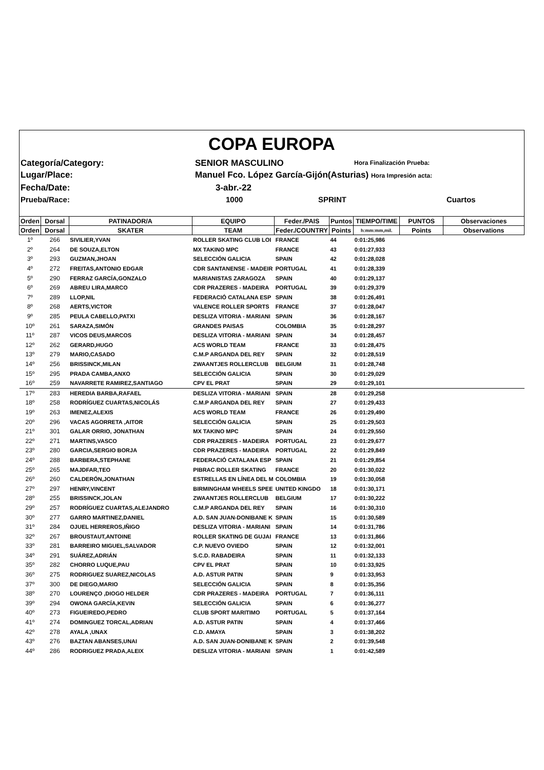COPA EUROPA
Categoría/Category:
SENIOR MASCULINO
Hora Finalización Prueba:
Lugar/Place:
Manuel Fco. López García-Gijón(Asturias) Hora Impresión acta:
Fecha/Date:
3-abr.-22
Prueba/Race:
1000
SPRINT
Cuartos
| Orden | Dorsal | PATINADOR/A | EQUIPO | Feder./PAIS | Puntos | TIEMPO/TIME | PUNTOS | Observaciones |
| --- | --- | --- | --- | --- | --- | --- | --- | --- |
| Orden | Dorsal | SKATER | TEAM | Feder./COUNTRY | Points | h:mm:mm,mil. | Points | Observations |
| 1º | 266 | SIVILIER,YVAN | ROLLER SKATING CLUB LOI | FRANCE | 44 | 0:01:25,986 | | |
| 2º | 264 | DE SOUZA,ELTON | MX TAKINO MPC | FRANCE | 43 | 0:01:27,933 | | |
| 3º | 293 | GUZMAN,JHOAN | SELECCIÓN GALICIA | SPAIN | 42 | 0:01:28,028 | | |
| 4º | 272 | FREITAS,ANTONIO EDGAR | CDR SANTANENSE - MADEIR | PORTUGAL | 41 | 0:01:28,339 | | |
| 5º | 290 | FERRAZ GARCÍA,GONZALO | MARIANISTAS ZARAGOZA | SPAIN | 40 | 0:01:29,137 | | |
| 6º | 269 | ABREU LIRA,MARCO | CDR PRAZERES - MADEIRA | PORTUGAL | 39 | 0:01:29,379 | | |
| 7º | 289 | LLOP,NIL | FEDERACIÓ CATALANA ESP | SPAIN | 38 | 0:01:26,491 | | |
| 8º | 268 | AERTS,VICTOR | VALENCE ROLLER SPORTS | FRANCE | 37 | 0:01:28,047 | | |
| 9º | 285 | PEULA CABELLO,PATXI | DESLIZA VITORIA - MARIANI | SPAIN | 36 | 0:01:28,167 | | |
| 10º | 261 | SARAZA,SIMÓN | GRANDES PAISAS | COLOMBIA | 35 | 0:01:28,297 | | |
| 11º | 287 | VICOS DEUS,MARCOS | DESLIZA VITORIA - MARIANI | SPAIN | 34 | 0:01:28,457 | | |
| 12º | 262 | GERARD,HUGO | ACS WORLD TEAM | FRANCE | 33 | 0:01:28,475 | | |
| 13º | 279 | MARIO,CASADO | C.M.P ARGANDA DEL REY | SPAIN | 32 | 0:01:28,519 | | |
| 14º | 256 | BRISSINCK,MILAN | ZWAANTJES ROLLERCLUB | BELGIUM | 31 | 0:01:28,748 | | |
| 15º | 295 | PRADA CAMBA,ANXO | SELECCIÓN GALICIA | SPAIN | 30 | 0:01:29,029 | | |
| 16º | 259 | NAVARRETE RAMIREZ,SANTIAGO | CPV EL PRAT | SPAIN | 29 | 0:01:29,101 | | |
| 17º | 283 | HEREDIA BARBA,RAFAEL | DESLIZA VITORIA - MARIANI | SPAIN | 28 | 0:01:29,258 | | |
| 18º | 258 | RODRÍGUEZ CUARTAS,NICOLÁS | C.M.P ARGANDA DEL REY | SPAIN | 27 | 0:01:29,433 | | |
| 19º | 263 | IMENEZ,ALEXIS | ACS WORLD TEAM | FRANCE | 26 | 0:01:29,490 | | |
| 20º | 296 | VACAS AGORRETA ,AITOR | SELECCIÓN GALICIA | SPAIN | 25 | 0:01:29,503 | | |
| 21º | 301 | GALAR ORRIO, JONATHAN | MX TAKINO MPC | SPAIN | 24 | 0:01:29,550 | | |
| 22º | 271 | MARTINS,VASCO | CDR PRAZERES - MADEIRA | PORTUGAL | 23 | 0:01:29,677 | | |
| 23º | 280 | GARCIA,SERGIO BORJA | CDR PRAZERES - MADEIRA | PORTUGAL | 22 | 0:01:29,849 | | |
| 24º | 288 | BARBERA,STEPHANE | FEDERACIÓ CATALANA ESP | SPAIN | 21 | 0:01:29,854 | | |
| 25º | 265 | MAJDFAR,TEO | PIBRAC ROLLER SKATING | FRANCE | 20 | 0:01:30,022 | | |
| 26º | 260 | CALDERÓN,JONATHAN | ESTRELLAS EN LÍNEA DEL M | COLOMBIA | 19 | 0:01:30,058 | | |
| 27º | 297 | HENRY,VINCENT | BIRMINGHAM WHEELS SPEE | UNITED KINGDO | 18 | 0:01:30,171 | | |
| 28º | 255 | BRISSINCK,JOLAN | ZWAANTJES ROLLERCLUB | BELGIUM | 17 | 0:01:30,222 | | |
| 29º | 257 | RODRÍGUEZ CUARTAS,ALEJANDRO | C.M.P ARGANDA DEL REY | SPAIN | 16 | 0:01:30,310 | | |
| 30º | 277 | GARRO MARTINEZ,DANIEL | A.D. SAN JUAN-DONIBANE K | SPAIN | 15 | 0:01:30,589 | | |
| 31º | 284 | OJUEL HERREROS,IÑIGO | DESLIZA VITORIA - MARIANI | SPAIN | 14 | 0:01:31,786 | | |
| 32º | 267 | BROUSTAUT,ANTOINE | ROLLER SKATING DE GUJAI | FRANCE | 13 | 0:01:31,866 | | |
| 33º | 281 | BARREIRO MIGUEL,SALVADOR | C.P. NUEVO OVIEDO | SPAIN | 12 | 0:01:32,001 | | |
| 34º | 291 | SUÁREZ,ADRIÁN | S.C.D. RABADEIRA | SPAIN | 11 | 0:01:32,133 | | |
| 35º | 282 | CHORRO LUQUE,PAU | CPV EL PRAT | SPAIN | 10 | 0:01:33,925 | | |
| 36º | 275 | RODRIGUEZ SUAREZ,NICOLAS | A.D. ASTUR PATIN | SPAIN | 9 | 0:01:33,953 | | |
| 37º | 300 | DE DIEGO,MARIO | SELECCIÓN GALICIA | SPAIN | 8 | 0:01:35,356 | | |
| 38º | 270 | LOURENÇO ,DIOGO HELDER | CDR PRAZERES - MADEIRA | PORTUGAL | 7 | 0:01:36,111 | | |
| 39º | 294 | OWONA GARCÍA,KEVIN | SELECCIÓN GALICIA | SPAIN | 6 | 0:01:36,277 | | |
| 40º | 273 | FIGUEIREDO,PEDRO | CLUB SPORT MARITIMO | PORTUGAL | 5 | 0:01:37,164 | | |
| 41º | 274 | DOMINGUEZ TORCAL,ADRIAN | A.D. ASTUR PATIN | SPAIN | 4 | 0:01:37,466 | | |
| 42º | 278 | AYALA ,UNAX | C.D. AMAYA | SPAIN | 3 | 0:01:38,202 | | |
| 43º | 276 | BAZTAN ABANSES,UNAI | A.D. SAN JUAN-DONIBANE K | SPAIN | 2 | 0:01:39,548 | | |
| 44º | 286 | RODRIGUEZ PRADA,ALEIX | DESLIZA VITORIA - MARIANI | SPAIN | 1 | 0:01:42,589 | | |